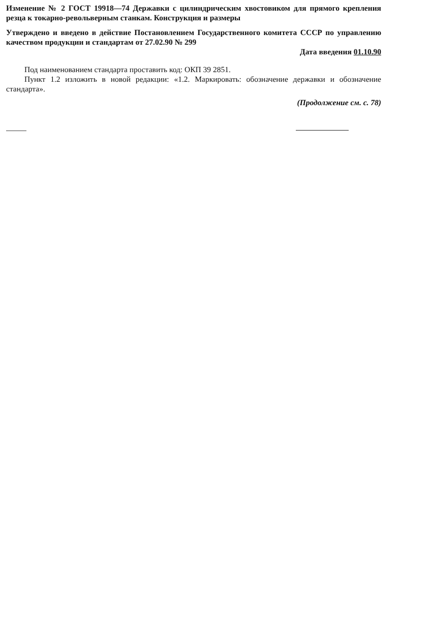Изменение № 2 ГОСТ 19918—74 Державки с цилиндрическим хвостовиком для прямого крепления резца к токарно-револьверным станкам. Конструкция и размеры
Утверждено и введено в действие Постановлением Государственного комитета СССР по управлению качеством продукции и стандартам от 27.02.90 № 299
Дата введения 01.10.90
Под наименованием стандарта проставить код: ОКП 39 2851.
Пункт 1.2 изложить в новой редакции: «1.2. Маркировать: обозначение державки и обозначение стандарта».
(Продолжение см. с. 78)